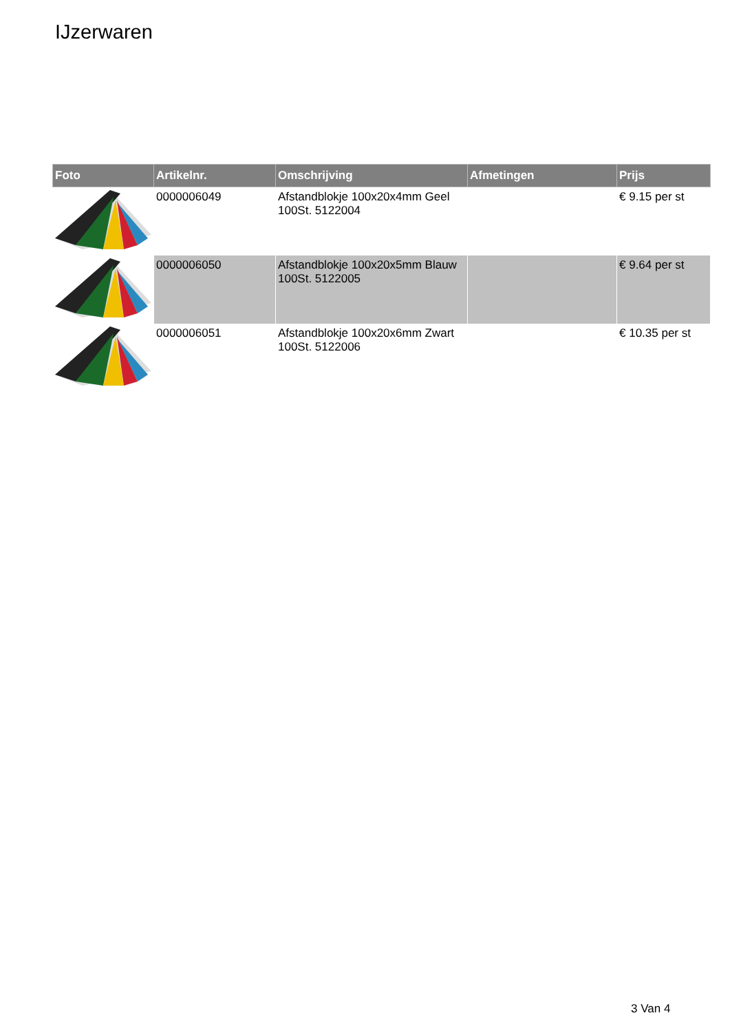IJzerwaren
| Foto | Artikelnr. | Omschrijving | Afmetingen | Prijs |
| --- | --- | --- | --- | --- |
| | 0000006049 | Afstandblokje 100x20x4mm Geel 100St. 5122004 | | € 9.15 per st |
| | 0000006050 | Afstandblokje 100x20x5mm Blauw 100St. 5122005 | | € 9.64 per st |
| | 0000006051 | Afstandblokje 100x20x6mm Zwart 100St. 5122006 | | € 10.35 per st |
3 Van 4